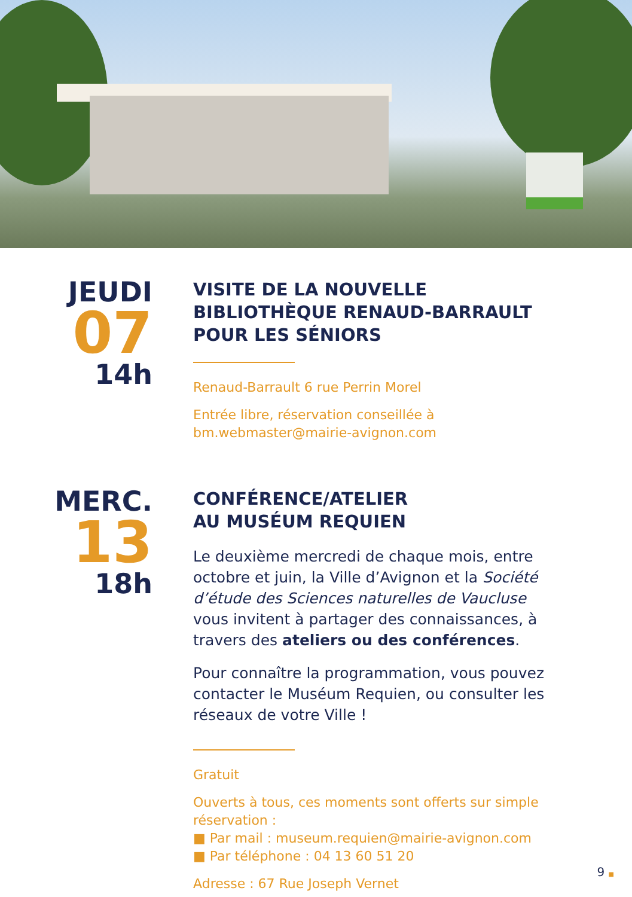JEUDI
07
14h
VISITE DE LA NOUVELLE BIBLIOTHÈQUE RENAUD-BARRAULT POUR LES SÉNIORS
Renaud-Barrault 6 rue Perrin Morel
Entrée libre, réservation conseillée à bm.webmaster@mairie-avignon.com
MERC.
13
18h
CONFÉRENCE/ATELIER
AU MUSÉUM REQUIEN
Le deuxième mercredi de chaque mois, entre octobre et juin, la Ville d’Avignon et la Société d’étude des Sciences naturelles de Vaucluse vous invitent à partager des connaissances, à travers des ateliers ou des conférences.
Pour connaître la programmation, vous pouvez contacter le Muséum Requien, ou consulter les réseaux de votre Ville !
Gratuit
Ouverts à tous, ces moments sont offerts sur simple réservation :
■ Par mail : museum.requien@mairie-avignon.com
■ Par téléphone : 04 13 60 51 20
Adresse : 67 Rue Joseph Vernet
9 ■